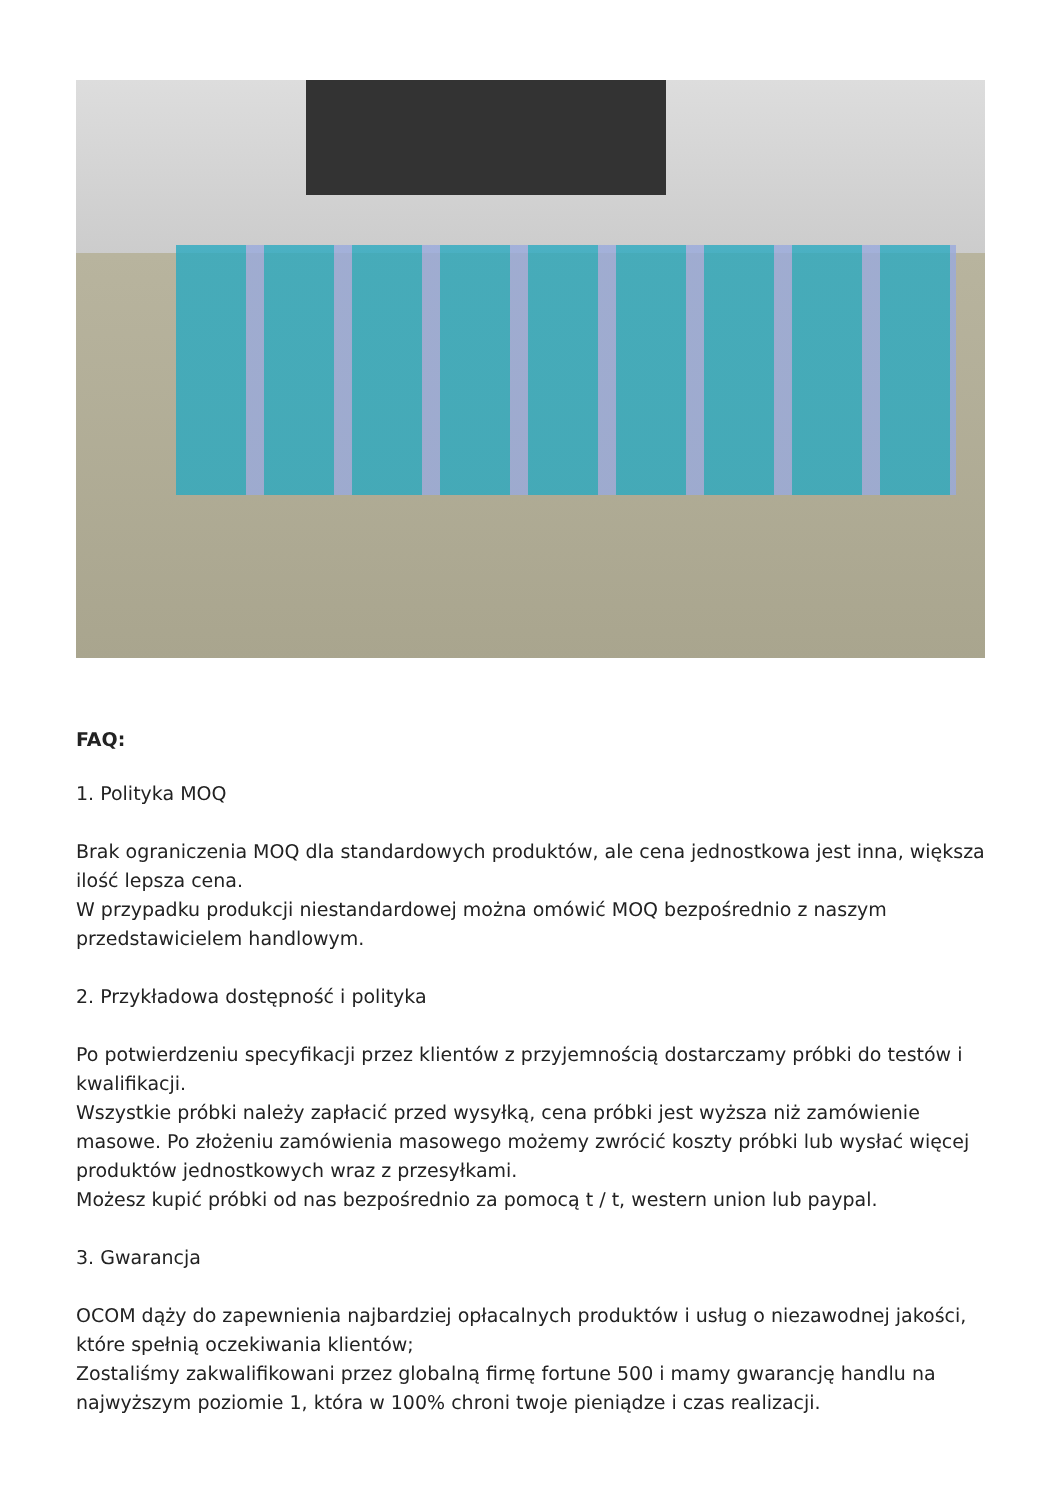FAQ:
1. Polityka MOQ
Brak ograniczenia MOQ dla standardowych produktów, ale cena jednostkowa jest inna, większa ilość lepsza cena.
W przypadku produkcji niestandardowej można omówić MOQ bezpośrednio z naszym przedstawicielem handlowym.
2. Przykładowa dostępność i polityka
Po potwierdzeniu specyfikacji przez klientów z przyjemnością dostarczamy próbki do testów i kwalifikacji.
Wszystkie próbki należy zapłacić przed wysyłką, cena próbki jest wyższa niż zamówienie masowe. Po złożeniu zamówienia masowego możemy zwrócić koszty próbki lub wysłać więcej produktów jednostkowych wraz z przesyłkami.
Możesz kupić próbki od nas bezpośrednio za pomocą t / t, western union lub paypal.
3. Gwarancja
OCOM dąży do zapewnienia najbardziej opłacalnych produktów i usług o niezawodnej jakości, które spełnią oczekiwania klientów;
Zostaliśmy zakwalifikowani przez globalną firmę fortune 500 i mamy gwarancję handlu na najwyższym poziomie 1, która w 100% chroni twoje pieniądze i czas realizacji.